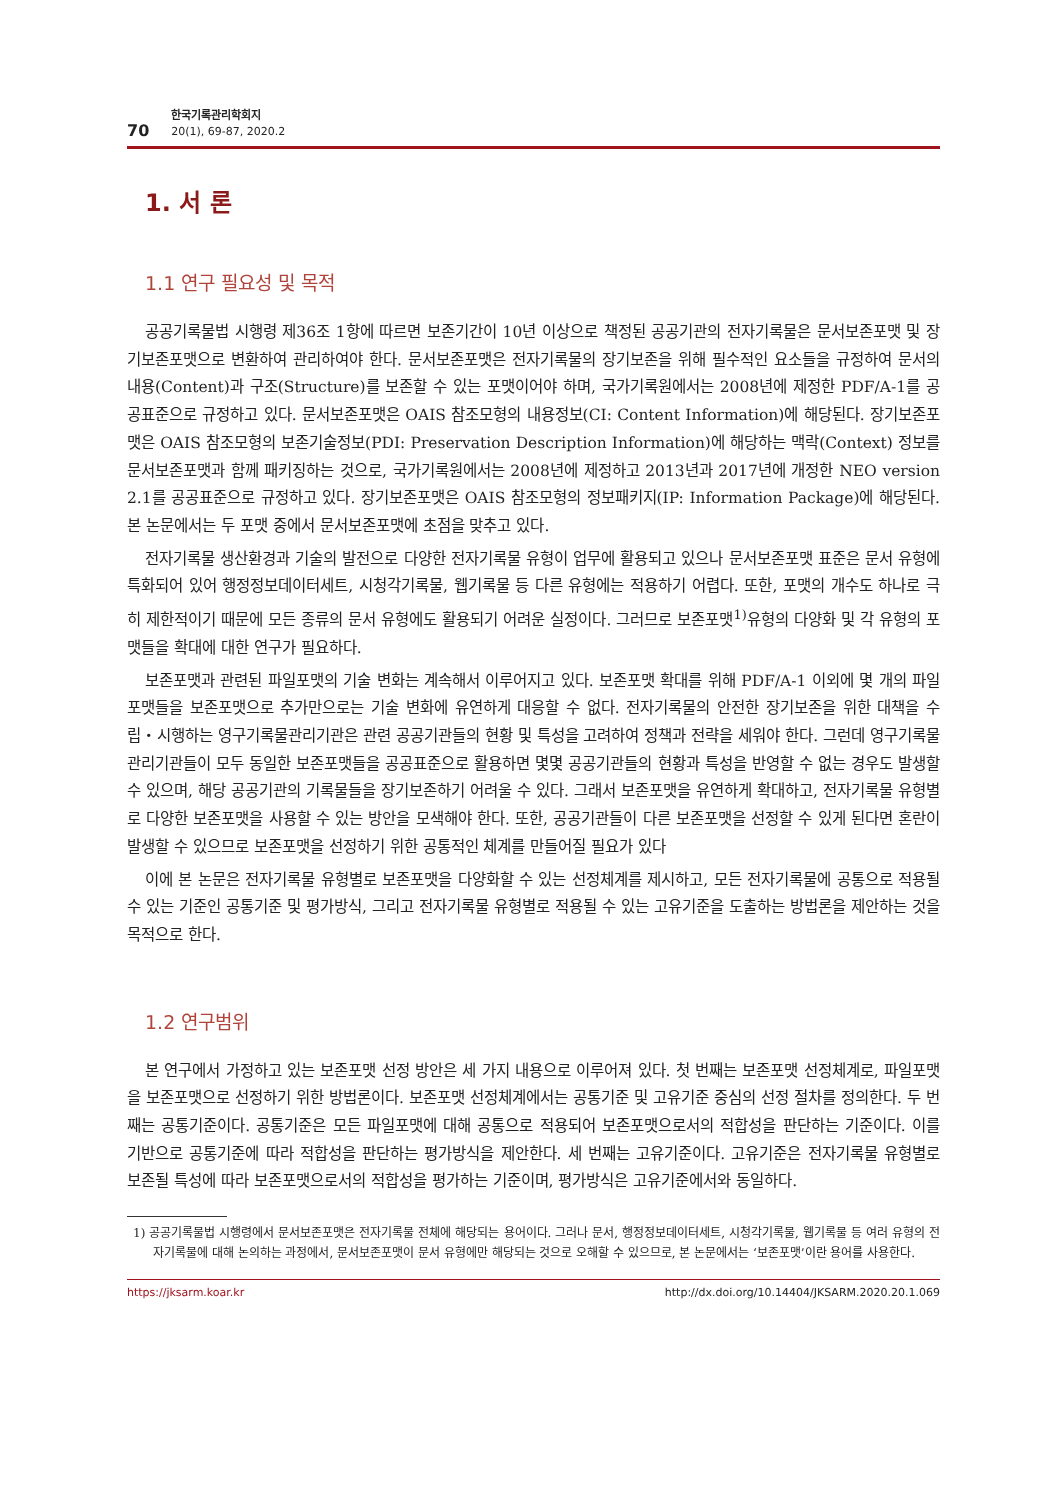70 한국기록관리학회지
20(1), 69-87, 2020.2
1. 서 론
1.1 연구 필요성 및 목적
공공기록물법 시행령 제36조 1항에 따르면 보존기간이 10년 이상으로 책정된 공공기관의 전자기록물은 문서보존포맷 및 장기보존포맷으로 변환하여 관리하여야 한다. 문서보존포맷은 전자기록물의 장기보존을 위해 필수적인 요소들을 규정하여 문서의 내용(Content)과 구조(Structure)를 보존할 수 있는 포맷이어야 하며, 국가기록원에서는 2008년에 제정한 PDF/A-1를 공공표준으로 규정하고 있다. 문서보존포맷은 OAIS 참조모형의 내용정보(CI: Content Information)에 해당된다. 장기보존포맷은 OAIS 참조모형의 보존기술정보(PDI: Preservation Description Information)에 해당하는 맥락(Context) 정보를 문서보존포맷과 함께 패키징하는 것으로, 국가기록원에서는 2008년에 제정하고 2013년과 2017년에 개정한 NEO version 2.1를 공공표준으로 규정하고 있다. 장기보존포맷은 OAIS 참조모형의 정보패키지(IP: Information Package)에 해당된다. 본 논문에서는 두 포맷 중에서 문서보존포맷에 초점을 맞추고 있다.
전자기록물 생산환경과 기술의 발전으로 다양한 전자기록물 유형이 업무에 활용되고 있으나 문서보존포맷 표준은 문서 유형에 특화되어 있어 행정정보데이터세트, 시청각기록물, 웹기록물 등 다른 유형에는 적용하기 어렵다. 또한, 포맷의 개수도 하나로 극히 제한적이기 때문에 모든 종류의 문서 유형에도 활용되기 어려운 실정이다. 그러므로 보존포맷<sup>1)</sup>유형의 다양화 및 각 유형의 포맷들을 확대에 대한 연구가 필요하다.
보존포맷과 관련된 파일포맷의 기술 변화는 계속해서 이루어지고 있다. 보존포맷 확대를 위해 PDF/A-1 이외에 몇 개의 파일포맷들을 보존포맷으로 추가만으로는 기술 변화에 유연하게 대응할 수 없다. 전자기록물의 안전한 장기보존을 위한 대책을 수립・시행하는 영구기록물관리기관은 관련 공공기관들의 현황 및 특성을 고려하여 정책과 전략을 세워야 한다. 그런데 영구기록물관리기관들이 모두 동일한 보존포맷들을 공공표준으로 활용하면 몇몇 공공기관들의 현황과 특성을 반영할 수 없는 경우도 발생할 수 있으며, 해당 공공기관의 기록물들을 장기보존하기 어려울 수 있다. 그래서 보존포맷을 유연하게 확대하고, 전자기록물 유형별로 다양한 보존포맷을 사용할 수 있는 방안을 모색해야 한다. 또한, 공공기관들이 다른 보존포맷을 선정할 수 있게 된다면 혼란이 발생할 수 있으므로 보존포맷을 선정하기 위한 공통적인 체계를 만들어질 필요가 있다
이에 본 논문은 전자기록물 유형별로 보존포맷을 다양화할 수 있는 선정체계를 제시하고, 모든 전자기록물에 공통으로 적용될 수 있는 기준인 공통기준 및 평가방식, 그리고 전자기록물 유형별로 적용될 수 있는 고유기준을 도출하는 방법론을 제안하는 것을 목적으로 한다.
1.2 연구범위
본 연구에서 가정하고 있는 보존포맷 선정 방안은 세 가지 내용으로 이루어져 있다. 첫 번째는 보존포맷 선정체계로, 파일포맷을 보존포맷으로 선정하기 위한 방법론이다. 보존포맷 선정체계에서는 공통기준 및 고유기준 중심의 선정 절차를 정의한다. 두 번째는 공통기준이다. 공통기준은 모든 파일포맷에 대해 공통으로 적용되어 보존포맷으로서의 적합성을 판단하는 기준이다. 이를 기반으로 공통기준에 따라 적합성을 판단하는 평가방식을 제안한다. 세 번째는 고유기준이다. 고유기준은 전자기록물 유형별로 보존될 특성에 따라 보존포맷으로서의 적합성을 평가하는 기준이며, 평가방식은 고유기준에서와 동일하다.
1) 공공기록물법 시행령에서 문서보존포맷은 전자기록물 전체에 해당되는 용어이다. 그러나 문서, 행정정보데이터세트, 시청각기록물, 웹기록물 등 여러 유형의 전자기록물에 대해 논의하는 과정에서, 문서보존포맷이 문서 유형에만 해당되는 것으로 오해할 수 있으므로, 본 논문에서는 ‘보존포맷’이란 용어를 사용한다.
https://jksarm.koar.kr http://dx.doi.org/10.14404/JKSARM.2020.20.1.069